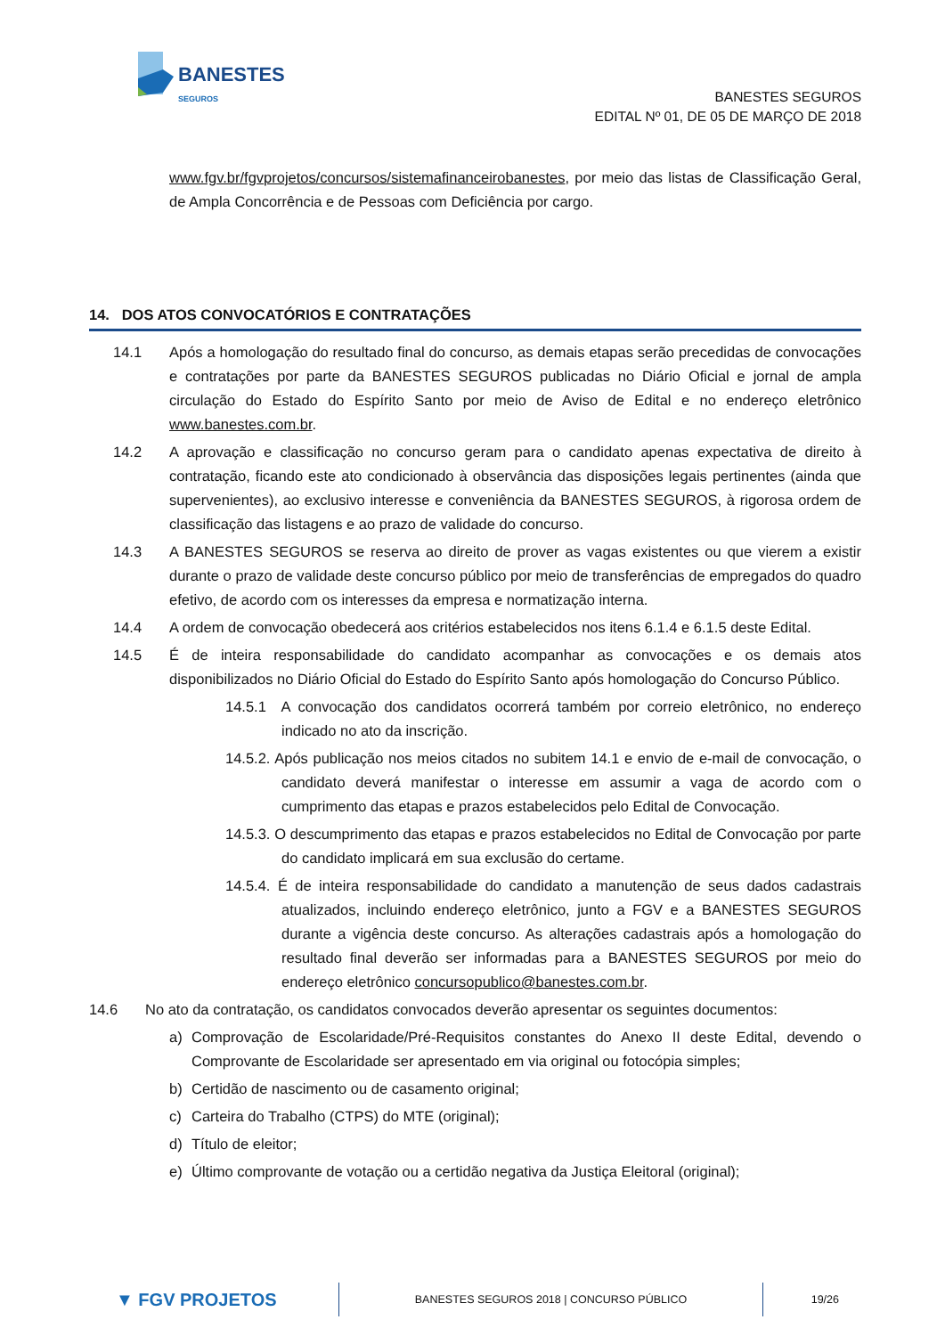BANESTES
SEGUROS
BANESTES SEGUROS
EDITAL Nº 01, DE 05 DE MARÇO DE 2018
www.fgv.br/fgvprojetos/concursos/sistemafinanceirobanestes, por meio das listas de Classificação Geral, de Ampla Concorrência e de Pessoas com Deficiência por cargo.
14. DOS ATOS CONVOCATÓRIOS E CONTRATAÇÕES
14.1 Após a homologação do resultado final do concurso, as demais etapas serão precedidas de convocações e contratações por parte da BANESTES SEGUROS publicadas no Diário Oficial e jornal de ampla circulação do Estado do Espírito Santo por meio de Aviso de Edital e no endereço eletrônico www.banestes.com.br.
14.2 A aprovação e classificação no concurso geram para o candidato apenas expectativa de direito à contratação, ficando este ato condicionado à observância das disposições legais pertinentes (ainda que supervenientes), ao exclusivo interesse e conveniência da BANESTES SEGUROS, à rigorosa ordem de classificação das listagens e ao prazo de validade do concurso.
14.3 A BANESTES SEGUROS se reserva ao direito de prover as vagas existentes ou que vierem a existir durante o prazo de validade deste concurso público por meio de transferências de empregados do quadro efetivo, de acordo com os interesses da empresa e normatização interna.
14.4 A ordem de convocação obedecerá aos critérios estabelecidos nos itens 6.1.4 e 6.1.5 deste Edital.
14.5 É de inteira responsabilidade do candidato acompanhar as convocações e os demais atos disponibilizados no Diário Oficial do Estado do Espírito Santo após homologação do Concurso Público.
14.5.1 A convocação dos candidatos ocorrerá também por correio eletrônico, no endereço indicado no ato da inscrição.
14.5.2. Após publicação nos meios citados no subitem 14.1 e envio de e-mail de convocação, o candidato deverá manifestar o interesse em assumir a vaga de acordo com o cumprimento das etapas e prazos estabelecidos pelo Edital de Convocação.
14.5.3. O descumprimento das etapas e prazos estabelecidos no Edital de Convocação por parte do candidato implicará em sua exclusão do certame.
14.5.4. É de inteira responsabilidade do candidato a manutenção de seus dados cadastrais atualizados, incluindo endereço eletrônico, junto a FGV e a BANESTES SEGUROS durante a vigência deste concurso. As alterações cadastrais após a homologação do resultado final deverão ser informadas para a BANESTES SEGUROS por meio do endereço eletrônico concursopublico@banestes.com.br.
14.6 No ato da contratação, os candidatos convocados deverão apresentar os seguintes documentos:
a) Comprovação de Escolaridade/Pré-Requisitos constantes do Anexo II deste Edital, devendo o Comprovante de Escolaridade ser apresentado em via original ou fotocópia simples;
b) Certidão de nascimento ou de casamento original;
c) Carteira do Trabalho (CTPS) do MTE (original);
d) Título de eleitor;
e) Último comprovante de votação ou a certidão negativa da Justiça Eleitoral (original);
▼ FGV PROJETOS
BANESTES SEGUROS 2018 | CONCURSO PÚBLICO
19/26